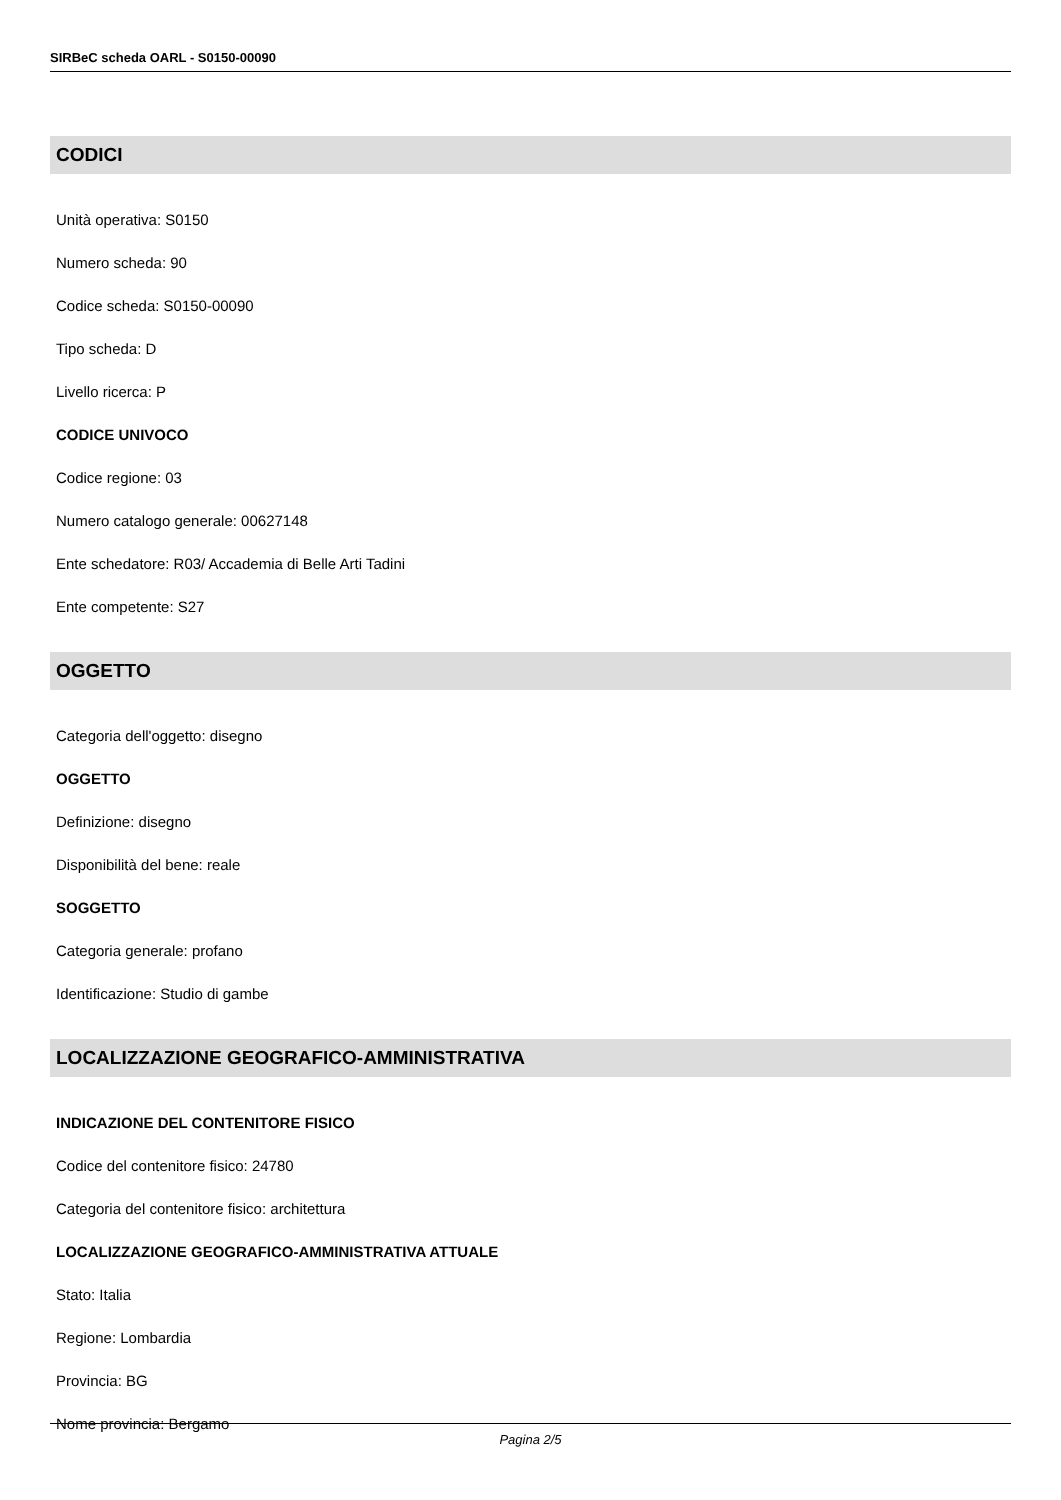SIRBeC scheda OARL - S0150-00090
CODICI
Unità operativa: S0150
Numero scheda: 90
Codice scheda: S0150-00090
Tipo scheda: D
Livello ricerca: P
CODICE UNIVOCO
Codice regione: 03
Numero catalogo generale: 00627148
Ente schedatore: R03/ Accademia di Belle Arti Tadini
Ente competente: S27
OGGETTO
Categoria dell'oggetto: disegno
OGGETTO
Definizione: disegno
Disponibilità del bene: reale
SOGGETTO
Categoria generale: profano
Identificazione: Studio di gambe
LOCALIZZAZIONE GEOGRAFICO-AMMINISTRATIVA
INDICAZIONE DEL CONTENITORE FISICO
Codice del contenitore fisico: 24780
Categoria del contenitore fisico: architettura
LOCALIZZAZIONE GEOGRAFICO-AMMINISTRATIVA ATTUALE
Stato: Italia
Regione: Lombardia
Provincia: BG
Nome provincia: Bergamo
Pagina 2/5